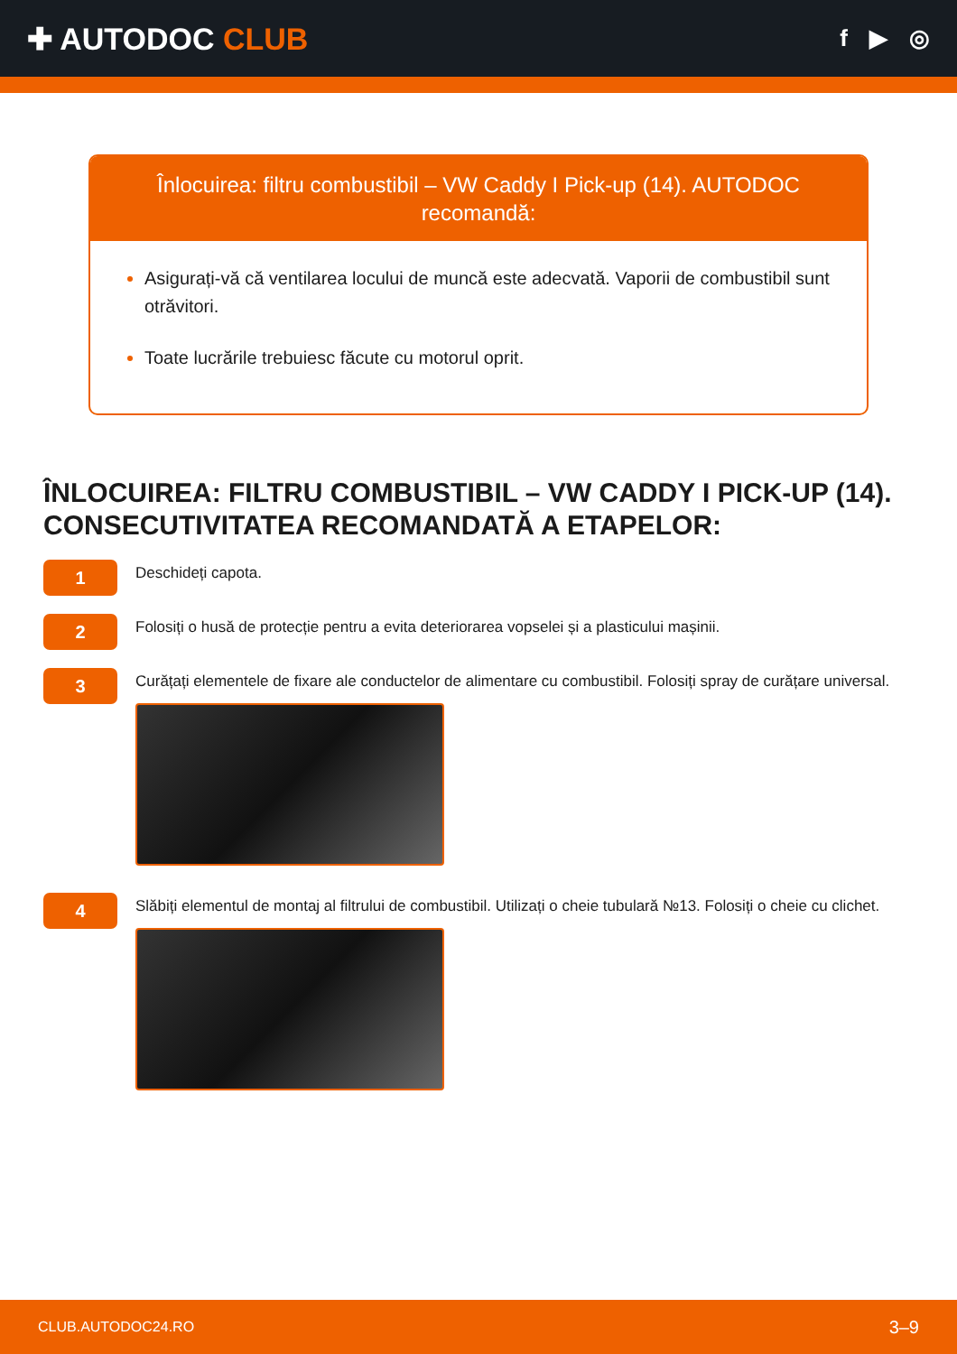✚ AUTODOC CLUB
f ▶ ◎
Înlocuirea: filtru combustibil – VW Caddy I Pick-up (14). AUTODOC recomandă:
Asigurați-vă că ventilarea locului de muncă este adecvată. Vaporii de combustibil sunt otrăvitori.
Toate lucrările trebuiesc făcute cu motorul oprit.
ÎNLOCUIREA: FILTRU COMBUSTIBIL – VW CADDY I PICK-UP (14). CONSECUTIVITATEA RECOMANDATĂ A ETAPELOR:
1
Deschideți capota.
2
Folosiți o husă de protecție pentru a evita deteriorarea vopselei și a plasticului mașinii.
3
Curățați elementele de fixare ale conductelor de alimentare cu combustibil. Folosiți spray de curățare universal.
4
Slăbiți elementul de montaj al filtrului de combustibil. Utilizați o cheie tubulară №13. Folosiți o cheie cu clichet.
CLUB.AUTODOC24.RO 3–9